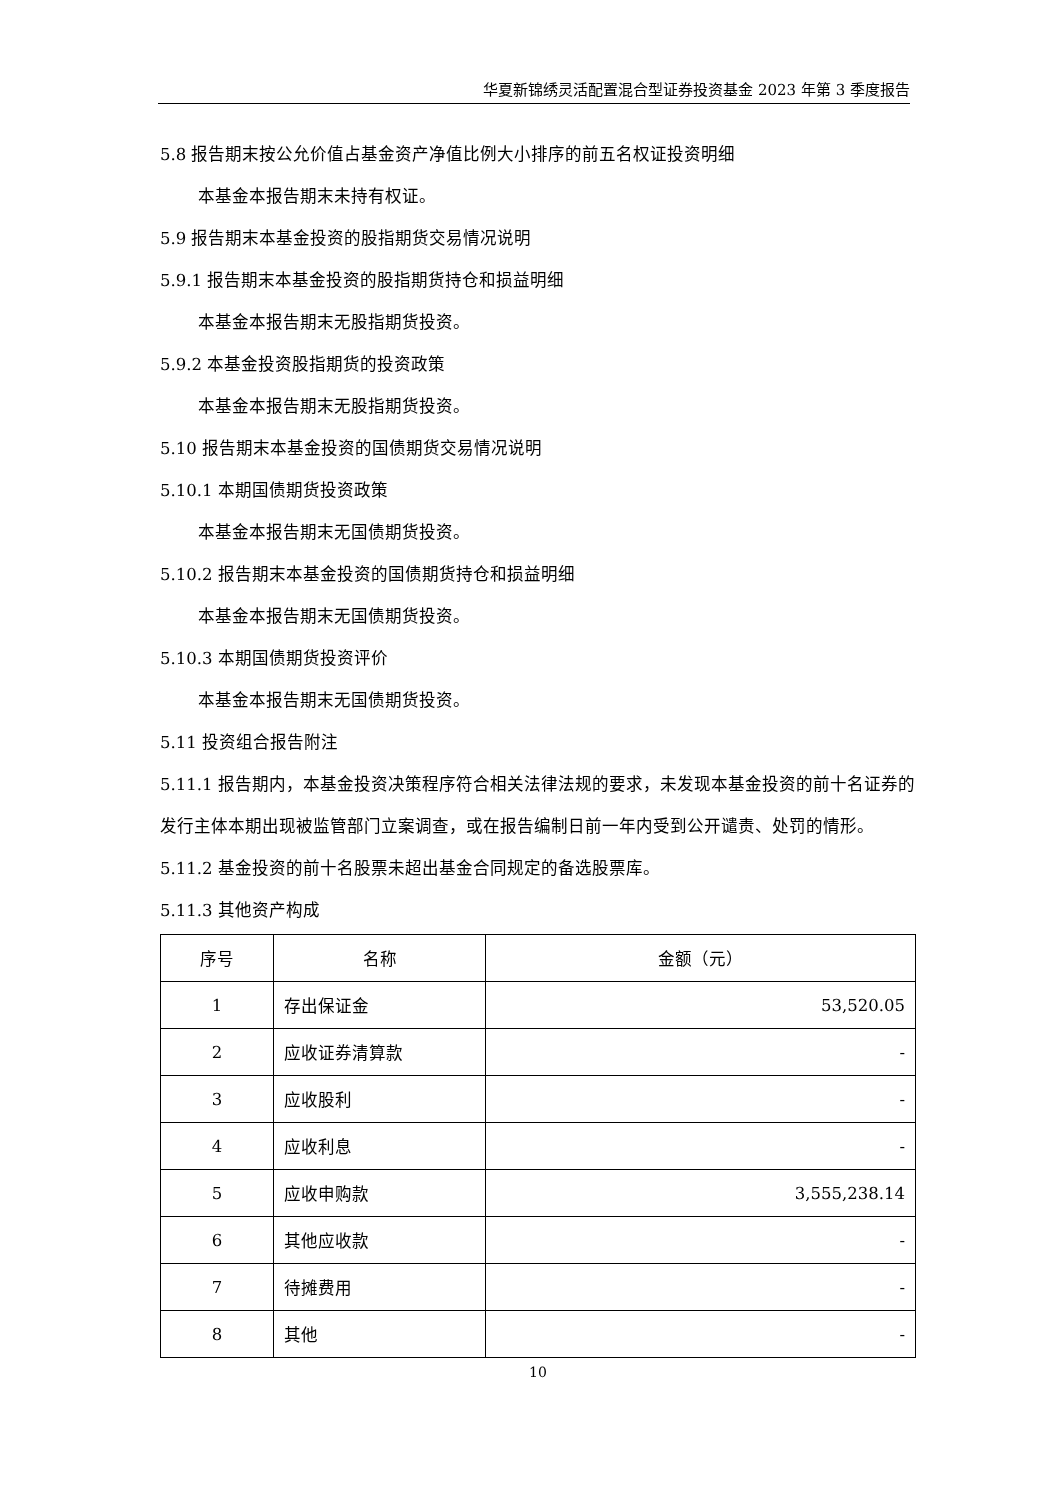华夏新锦绣灵活配置混合型证券投资基金 2023 年第 3 季度报告
5.8 报告期末按公允价值占基金资产净值比例大小排序的前五名权证投资明细
本基金本报告期末未持有权证。
5.9 报告期末本基金投资的股指期货交易情况说明
5.9.1 报告期末本基金投资的股指期货持仓和损益明细
本基金本报告期末无股指期货投资。
5.9.2 本基金投资股指期货的投资政策
本基金本报告期末无股指期货投资。
5.10 报告期末本基金投资的国债期货交易情况说明
5.10.1 本期国债期货投资政策
本基金本报告期末无国债期货投资。
5.10.2 报告期末本基金投资的国债期货持仓和损益明细
本基金本报告期末无国债期货投资。
5.10.3 本期国债期货投资评价
本基金本报告期末无国债期货投资。
5.11 投资组合报告附注
5.11.1 报告期内，本基金投资决策程序符合相关法律法规的要求，未发现本基金投资的前十名证券的发行主体本期出现被监管部门立案调查，或在报告编制日前一年内受到公开谴责、处罚的情形。
5.11.2 基金投资的前十名股票未超出基金合同规定的备选股票库。
5.11.3 其他资产构成
| 序号 | 名称 | 金额（元） |
| --- | --- | --- |
| 1 | 存出保证金 | 53,520.05 |
| 2 | 应收证券清算款 | - |
| 3 | 应收股利 | - |
| 4 | 应收利息 | - |
| 5 | 应收申购款 | 3,555,238.14 |
| 6 | 其他应收款 | - |
| 7 | 待摊费用 | - |
| 8 | 其他 | - |
10